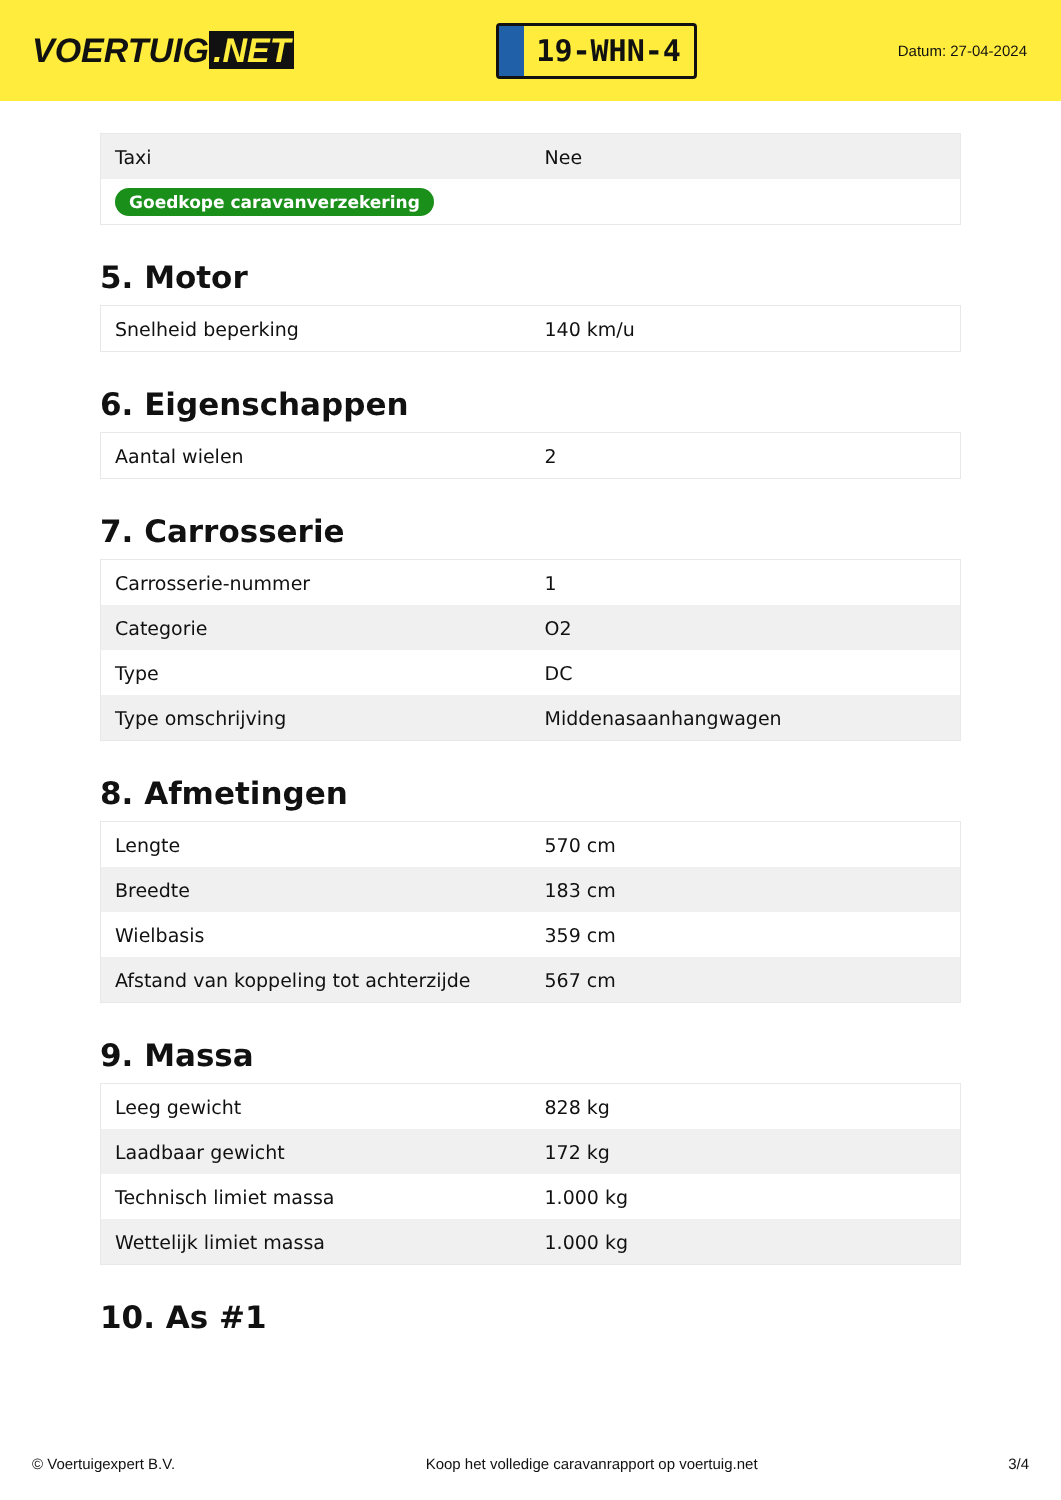VOERTUIG.NET
19-WHN-4
Datum: 27-04-2024
| Taxi | Nee |
| Goedkope caravanverzekering | |
5. Motor
| Snelheid beperking | 140 km/u |
6. Eigenschappen
| Aantal wielen | 2 |
7. Carrosserie
| Carrosserie-nummer | 1 |
| Categorie | O2 |
| Type | DC |
| Type omschrijving | Middenasaanhangwagen |
8. Afmetingen
| Lengte | 570 cm |
| Breedte | 183 cm |
| Wielbasis | 359 cm |
| Afstand van koppeling tot achterzijde | 567 cm |
9. Massa
| Leeg gewicht | 828 kg |
| Laadbaar gewicht | 172 kg |
| Technisch limiet massa | 1.000 kg |
| Wettelijk limiet massa | 1.000 kg |
10. As #1
© Voertuigexpert B.V. Koop het volledige caravanrapport op voertuig.net 3/4